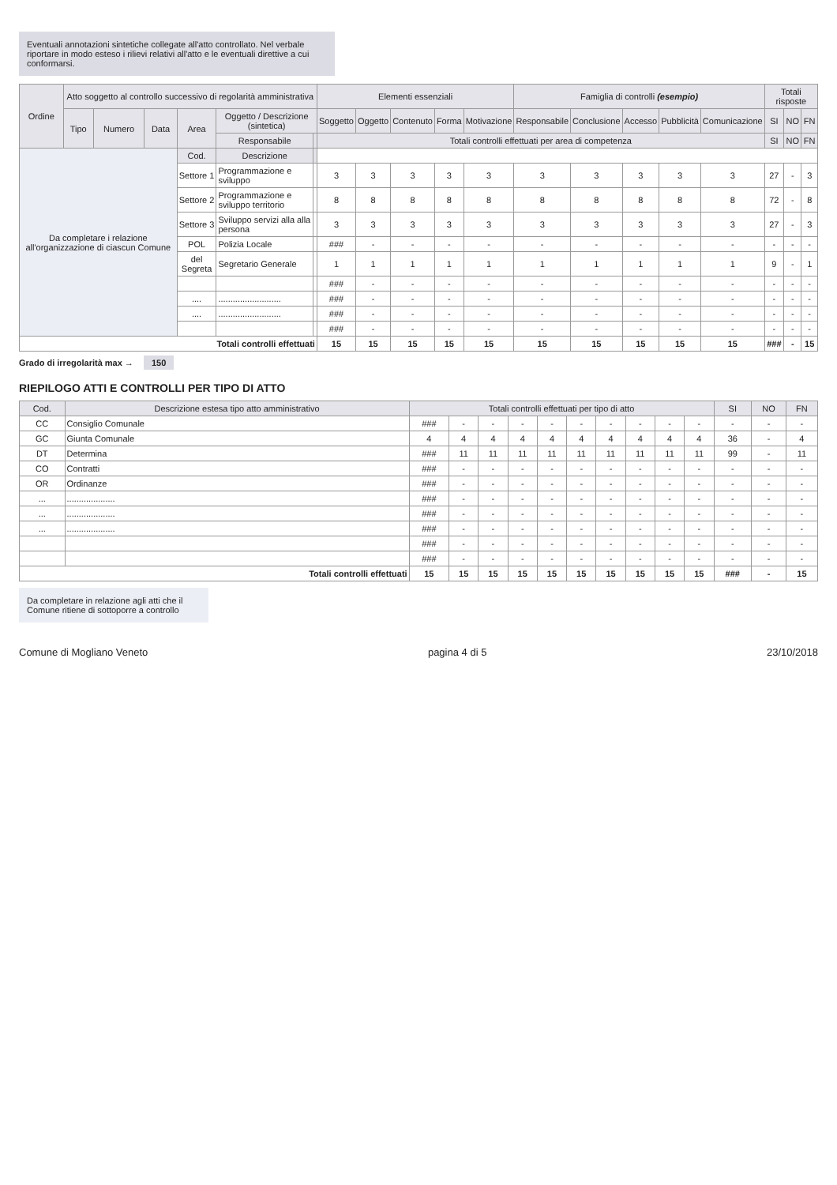Eventuali annotazioni sintetiche collegate all'atto controllato. Nel verbale riportare in modo esteso i rilievi relativi all'atto e le eventuali direttive a cui conformarsi.
| Ordine | Atto soggetto al controllo successivo di regolarità amministrativa | | | | | | Elementi essenziali | | | | | Famiglia di controlli (esempio) | | | | | Totali risposte | | |
| --- | --- | --- | --- | --- | --- | --- | --- | --- | --- | --- | --- | --- | --- | --- | --- | --- | --- | --- | --- |
| | Tipo | Numero | Data | Area | Oggetto / Descrizione (sintetica) | | Soggetto | Oggetto | Contenuto | Forma | Motivazione | Responsabile | Conclusione | Accesso | Pubblicità | Comunicazione | SI | NO | FN |
| | | | | | Responsabile | | Totali controlli effettuati per area di competenza | | | | | | | | | | SI | NO | FN |
| Da completare i relazione all'organizzazione di ciascun Comune | | | | Cod. | Descrizione | | | | | | | | | | | | | | |
| | | | | Settore 1 | Programmazione e sviluppo | | 3 | 3 | 3 | 3 | 3 | 3 | 3 | 3 | 3 | 3 | 27 | - | 3 |
| | | | | Settore 2 | Programmazione e sviluppo territorio | | 8 | 8 | 8 | 8 | 8 | 8 | 8 | 8 | 8 | 8 | 72 | - | 8 |
| | | | | Settore 3 | Sviluppo servizi alla alla persona | | 3 | 3 | 3 | 3 | 3 | 3 | 3 | 3 | 3 | 3 | 27 | - | 3 |
| | | | | POL | Polizia Locale | | ### | - | - | - | - | - | - | - | - | - | - | - | - |
| | | | | del Segreta | Segretario Generale | | 1 | 1 | 1 | 1 | 1 | 1 | 1 | 1 | 1 | 1 | 9 | - | 1 |
| | | | | | | | ### | - | - | - | - | - | - | - | - | - | - | - | - |
| | | | | .... | .......................... | | ### | - | - | - | - | - | - | - | - | - | - | - | - |
| | | | | .... | .......................... | | ### | - | - | - | - | - | - | - | - | - | - | - | - |
| | | | | | | | ### | - | - | - | - | - | - | - | - | - | - | - | - |
| Totali controlli effettuati | | | | | | | 15 | 15 | 15 | 15 | 15 | 15 | 15 | 15 | 15 | 15 | ### | - | 15 |
Grado di irregolarità max → 150
RIEPILOGO ATTI E CONTROLLI PER TIPO DI ATTO
| Cod. | Descrizione estesa tipo atto amministrativo | Totali controlli effettuati per tipo di atto | | | | | | | | | | SI | NO | FN |
| --- | --- | --- | --- | --- | --- | --- | --- | --- | --- | --- | --- | --- | --- | --- |
| CC | Consiglio Comunale | ### | - | - | - | - | - | - | - | - | - | - | - | - |
| GC | Giunta Comunale | 4 | 4 | 4 | 4 | 4 | 4 | 4 | 4 | 4 | 4 | 36 | - | 4 |
| DT | Determina | ### | 11 | 11 | 11 | 11 | 11 | 11 | 11 | 11 | 11 | 99 | - | 11 |
| CO | Contratti | ### | - | - | - | - | - | - | - | - | - | - | - | - |
| OR | Ordinanze | ### | - | - | - | - | - | - | - | - | - | - | - | - |
| ... | .................... | ### | - | - | - | - | - | - | - | - | - | - | - | - |
| ... | .................... | ### | - | - | - | - | - | - | - | - | - | - | - | - |
| ... | .................... | ### | - | - | - | - | - | - | - | - | - | - | - | - |
| | | ### | - | - | - | - | - | - | - | - | - | - | - | - |
| | | ### | - | - | - | - | - | - | - | - | - | - | - | - |
| Totali controlli effettuati | | 15 | 15 | 15 | 15 | 15 | 15 | 15 | 15 | 15 | 15 | ### | - | 15 |
Da completare in relazione agli atti che il Comune ritiene di sottoporre a controllo
Comune di Mogliano Veneto pagina 4 di 5 23/10/2018